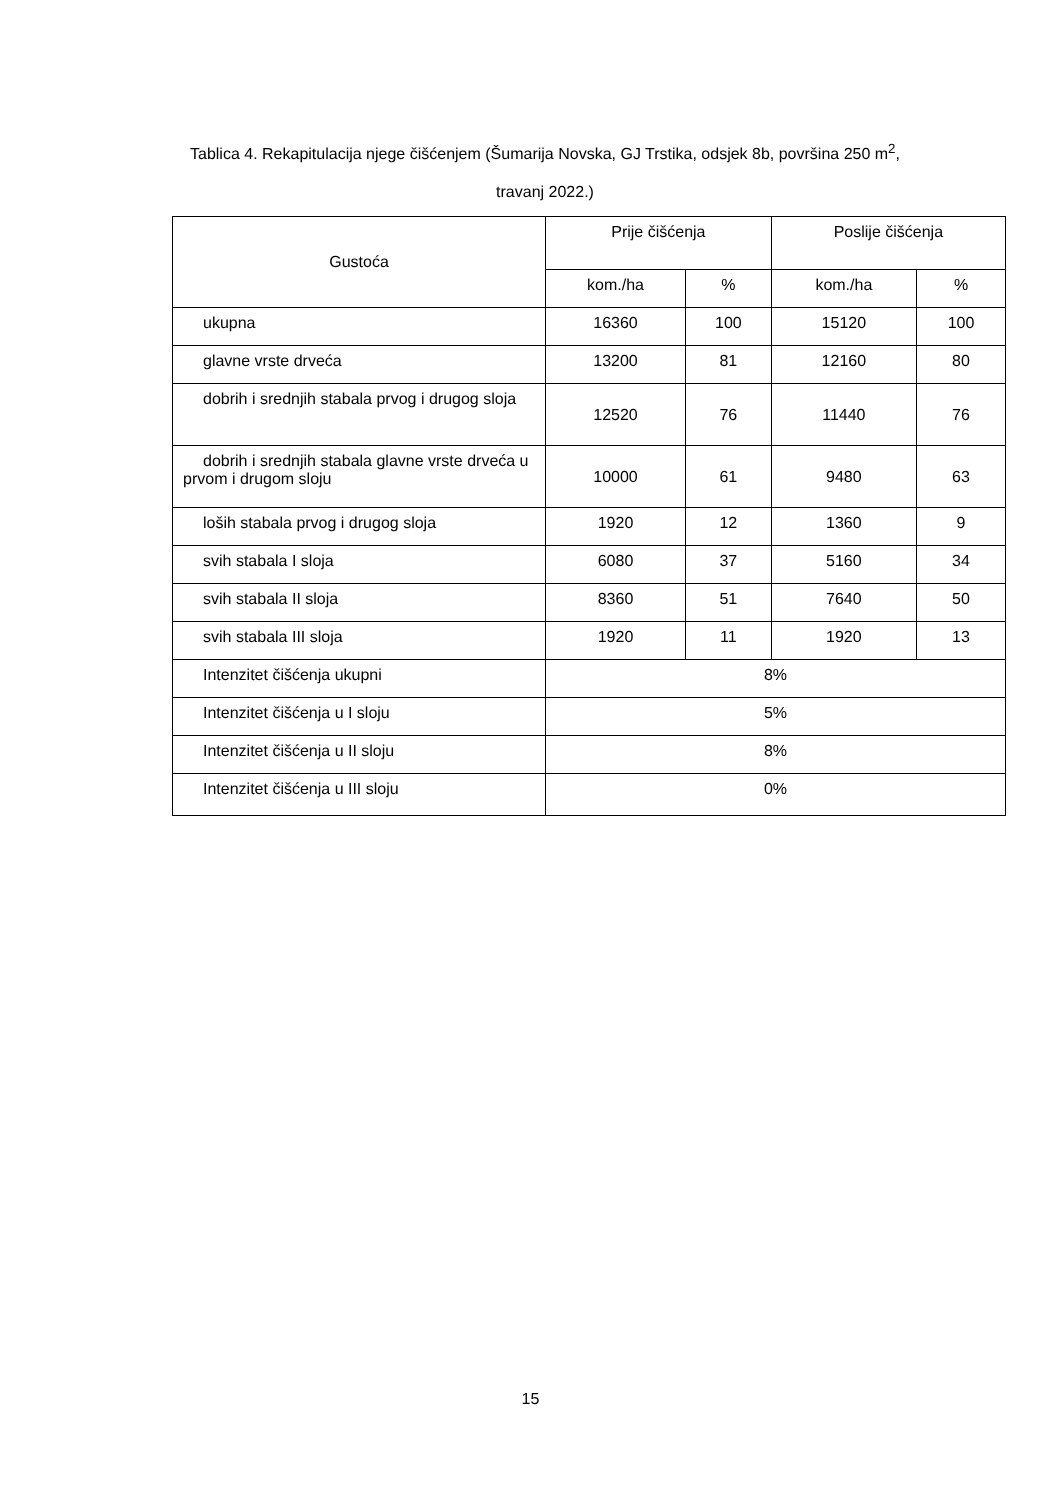Tablica 4. Rekapitulacija njege čišćenjem (Šumarija Novska, GJ Trstika, odsjek 8b, površina 250 m<sup>2</sup>,
travanj 2022.)
| Gustoća | Prije čišćenja | | Poslije čišćenja | |
| --- | --- | --- | --- | --- |
| | kom./ha | % | kom./ha | % |
| ukupna | 16360 | 100 | 15120 | 100 |
| glavne vrste drveća | 13200 | 81 | 12160 | 80 |
| dobrih i srednjih stabala prvog i drugog sloja | 12520 | 76 | 11440 | 76 |
| dobrih i srednjih stabala glavne vrste drveća u prvom i drugom sloju | 10000 | 61 | 9480 | 63 |
| loših stabala prvog i drugog sloja | 1920 | 12 | 1360 | 9 |
| svih stabala I sloja | 6080 | 37 | 5160 | 34 |
| svih stabala II sloja | 8360 | 51 | 7640 | 50 |
| svih stabala III sloja | 1920 | 11 | 1920 | 13 |
| Intenzitet čišćenja ukupni | 8% | | | |
| Intenzitet čišćenja u I sloju | 5% | | | |
| Intenzitet čišćenja u II sloju | 8% | | | |
| Intenzitet čišćenja u III sloju | 0% | | | |
15